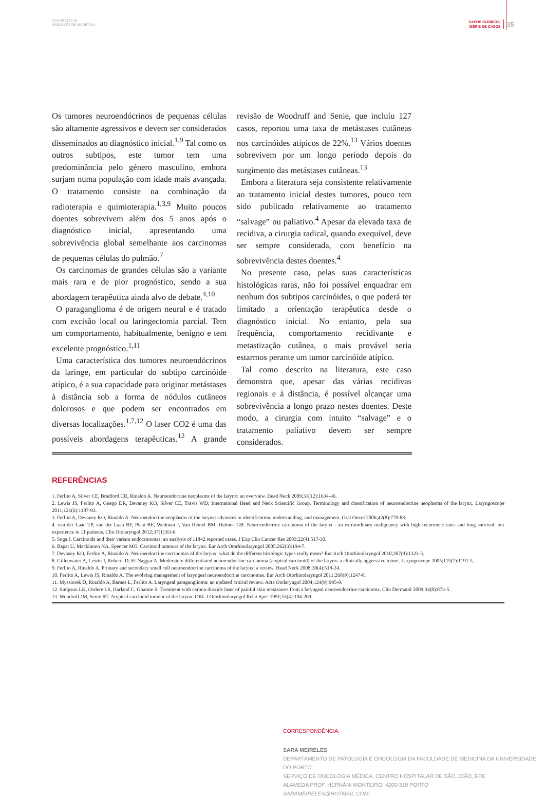2014;28[2]:33-35
ARQUIVOS DE MEDICINA
CASOS CLÍNICOS/
/SÉRIE DE CASOS
35
Os tumores neuroendócrinos de pequenas células são altamente agressivos e devem ser considerados disseminados ao diagnóstico inicial.<sup>1,9</sup> Tal como os outros subtipos, este tumor tem uma predominância pelo género masculino, embora surjam numa população com idade mais avançada. O tratamento consiste na combinação da radioterapia e quimioterapia.<sup>1,3,9</sup> Muito poucos doentes sobrevivem além dos 5 anos após o diagnóstico inicial, apresentando uma sobrevivência global semelhante aos carcinomas de pequenas células do pulmão.<sup>7</sup>
Os carcinomas de grandes células são a variante mais rara e de pior prognóstico, sendo a sua abordagem terapêutica ainda alvo de debate.<sup>4,10</sup>
O paraganglioma é de origem neural e é tratado com excisão local ou laringectomia parcial. Tem um comportamento, habitualmente, benigno e tem excelente prognóstico.<sup>1,11</sup>
Uma característica dos tumores neuroendócrinos da laringe, em particular do subtipo carcinóide atípico, é a sua capacidade para originar metástases à distância sob a forma de nódulos cutâneos dolorosos e que podem ser encontrados em diversas localizações.<sup>1,7,12</sup> O laser CO2 é uma das possíveis abordagens terapêuticas.<sup>12</sup> A grande revisão de Woodruff and Senie, que incluíu 127 casos, reportou uma taxa de metástases cutâneas nos carcinóides atípicos de 22%.<sup>13</sup> Vários doentes sobrevivem por um longo período depois do surgimento das metástases cutâneas.<sup>13</sup>
Embora a literatura seja consistente relativamente ao tratamento inicial destes tumores, pouco tem sido publicado relativamente ao tratamento “salvage” ou paliativo.<sup>4</sup> Apesar da elevada taxa de recidiva, a cirurgia radical, quando exequível, deve ser sempre considerada, com benefício na sobrevivência destes doentes.<sup>4</sup>
No presente caso, pelas suas características histológicas raras, não foi possível enquadrar em nenhum dos subtipos carcinóides, o que poderá ter limitado a orientação terapêutica desde o diagnóstico inicial. No entanto, pela sua frequência, comportamento recidivante e metastização cutânea, o mais provável seria estarmos perante um tumor carcinóide atípico.
Tal como descrito na literatura, este caso demonstra que, apesar das várias recidivas regionais e à distância, é possível alcançar uma sobrevivência a longo prazo nestes doentes. Deste modo, a cirurgia com intuito “salvage” e o tratamento paliativo devem ser sempre considerados.
REFERÊNCIAS
1. Ferlito A, Silver CE, Bradford CR, Rinaldo A. Neuroendocrine neoplasms of the larynx: an overview. Head Neck 2009;31(12):1634-46.
2. Lewis JS, Ferlito A, Gnepp DR, Devaney KO, Silver CE, Travis WD; International Head and Neck Scientific Group. Terminology and classification of neuroendocrine neoplasms of the larynx. Laryngoscope 2011;121(6):1187-93.
3. Ferlito A, Devaney KO, Rinaldo A. Neuroendocrine neoplasms of the larynx: advances in identification, understanding, and management. Oral Oncol 2006;42(8):770-88.
4. van der Laan TP, van der Laan BF, Plaat BE, Wedman J, Van Hemel BM, Halmos GB. Neuroendocrine carcinoma of the larynx - an extraordinary malignancy with high recurrence rates and long survival: our experience in 11 patients. Clin Otolaryngol 2012;37(1):63-6.
5. Soga J. Carcinoids and their variant endocrinomas: an analysis of 11842 reported cases. J Exp Clin Cancer Res 2003;22(4):517-30.
6. Bapat U, Mackinnon NA, Spencer MG. Carcinoid tumours of the larynx. Eur Arch Otorhinolaryngol 2005;262(3):194-7.
7. Devaney KO, Ferlito A, Rinaldo A. Neuroendocrine carcinomas of the larynx: what do the different histologic types really mean? Eur Arch Otorhinolaryngol 2010;267(9):1323-5.
8. Gillenwater A, Lewin J, Roberts D, El-Naggar A. Moderately differentiated neuroendocrine carcinoma (atypical carcinoid) of the larynx: a clinically aggressive tumor. Laryngoscope 2005;115(7):1191-5.
9. Ferlito A, Rinaldo A. Primary and secondary small cell neuroendocrine carcinoma of the larynx: a review. Head Neck 2008;30(4):518-24.
10. Ferlito A, Lewis JS, Rinaldo A. The evolving management of laryngeal neuroendocrine carcinomas. Eur Arch Otorhinolaryngol 2011;268(9):1247-8.
11. Myssiorek D, Rinaldo A, Barnes L, Ferlito A. Laryngeal paraganglioma: an updated critical review. Acta Otolaryngol 2004;124(9):995-9.
12. Simpson LK, Ostlere LS, Harland C, Gharaie S. Treatment with carbon dioxide laser of painful skin metastases from a laryngeal neuroendocrine carcinoma. Clin Dermatol 2009;34(8):873-5.
13. Woodruff JM, Senie RT. Atypical carcinoid tumour of the larynx. ORL J Otorhinolaryngol Relat Spec 1991;53(4):194-209.
CORRESPONDÊNCIA:
SARA MEIRELES
DEPARTAMENTO DE PATOLOGIA E ONCOLOGIA DA FACULDADE DE MEDICINA DA UNIVERSIDADE DO PORTO
SERVIÇO DE ONCOLOGIA MÉDICA, CENTRO HOSPITALAR DE SÃO JOÃO, EPE
ALAMEDA PROF. HERNÂNI MONTEIRO, 4200-319 PORTO
SARAMEIRELES@HOTMAIL.COM